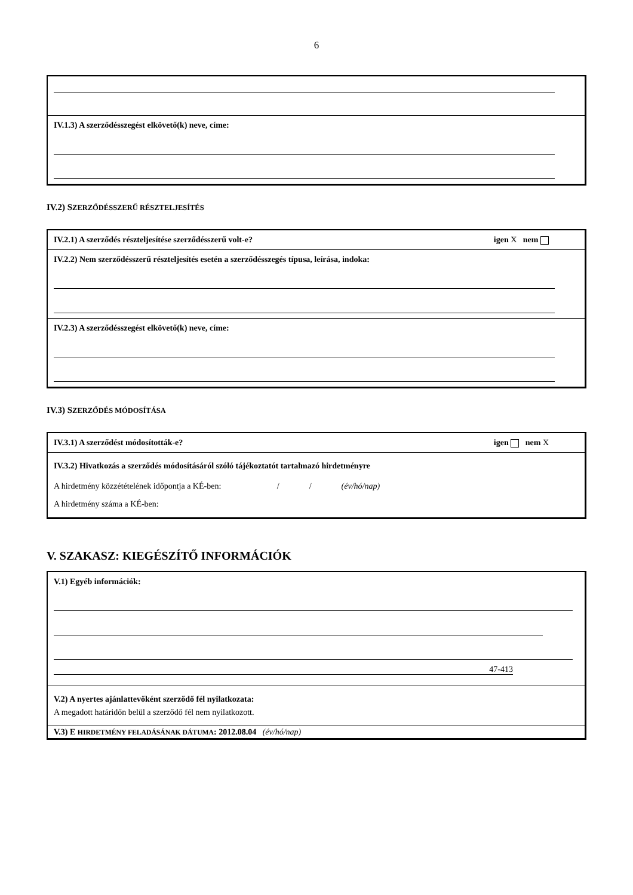6
IV.1.3) A szerződésszegést elkövető(k) neve, címe:
IV.2) SZERZŐDÉSSZERŰ RÉSZTELJESÍTÉS
IV.2.1) A szerződés részteljesítése szerződésszerű volt-e? igen X nem
IV.2.2) Nem szerződésszerű részteljesítés esetén a szerződésszegés típusa, leírása, indoka:
IV.2.3) A szerződésszegést elkövető(k) neve, címe:
IV.3) SZERZŐDÉS MÓDOSÍTÁSA
IV.3.1) A szerződést módosították-e? igen nem X
IV.3.2) Hivatkozás a szerződés módosításáról szóló tájékoztatót tartalmazó hirdetményre
A hirdetmény közzétételének időpontja a KÉ-ben: / / (év/hó/nap)
A hirdetmény száma a KÉ-ben:
V. SZAKASZ: KIEGÉSZÍTŐ INFORMÁCIÓK
V.1) Egyéb információk:
47-413
V.2) A nyertes ajánlattevőként szerződő fél nyilatkozata:
A megadott határidőn belül a szerződő fél nem nyilatkozott.
V.3) E HIRDETMÉNY FELADÁSÁNAK DÁTUMA: 2012.08.04 (év/hó/nap)